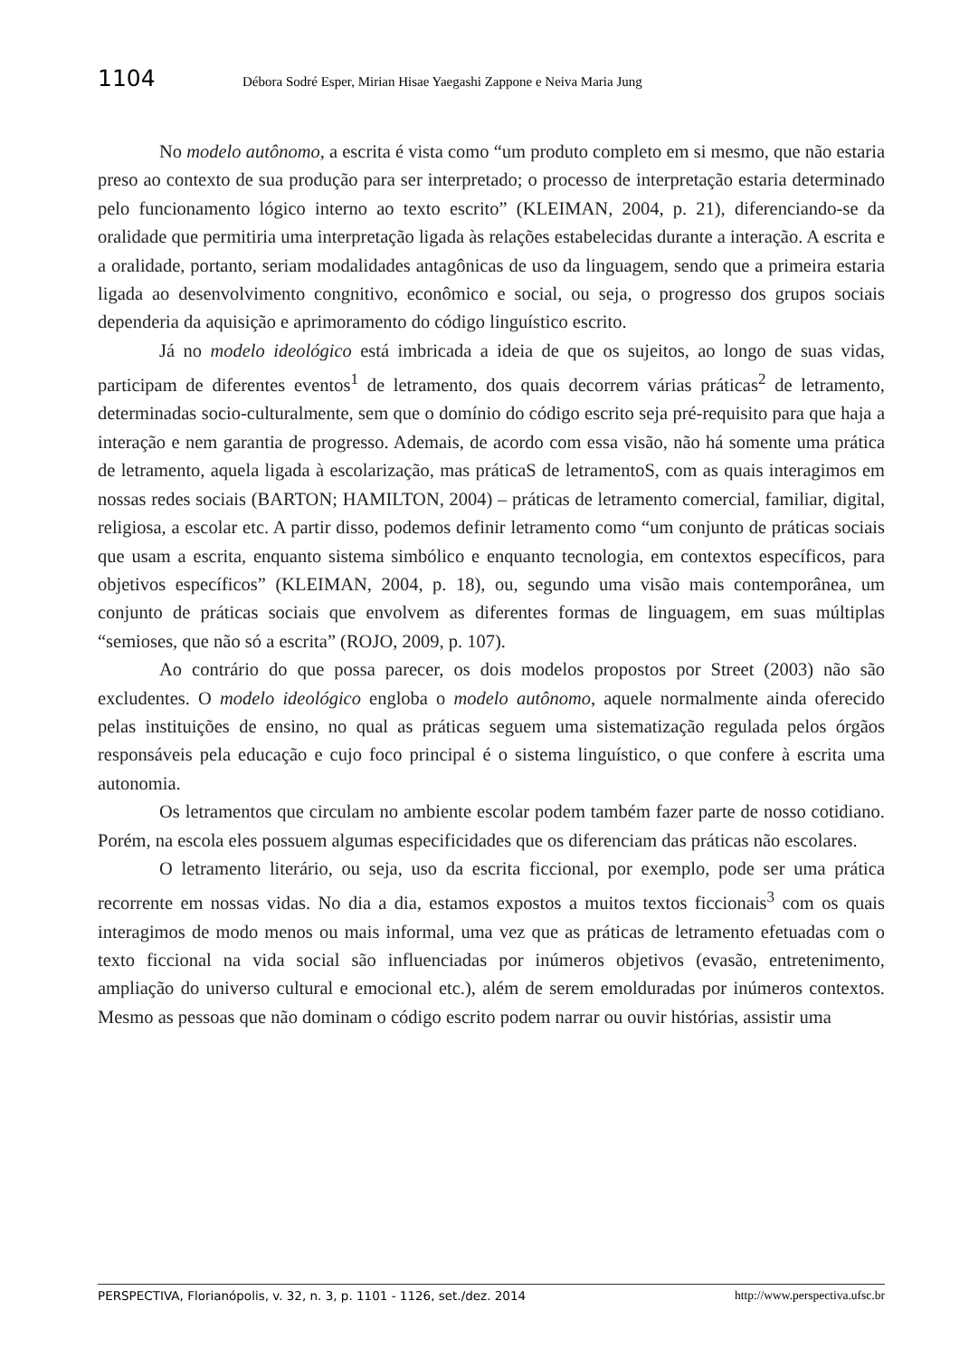1104 Débora Sodré Esper, Mirian Hisae Yaegashi Zappone e Neiva Maria Jung
No modelo autônomo, a escrita é vista como “um produto completo em si mesmo, que não estaria preso ao contexto de sua produção para ser interpretado; o processo de interpretação estaria determinado pelo funcionamento lógico interno ao texto escrito” (KLEIMAN, 2004, p. 21), diferenciando-se da oralidade que permitiria uma interpretação ligada às relações estabelecidas durante a interação. A escrita e a oralidade, portanto, seriam modalidades antagônicas de uso da linguagem, sendo que a primeira estaria ligada ao desenvolvimento congnitivo, econômico e social, ou seja, o progresso dos grupos sociais dependeria da aquisição e aprimoramento do código linguístico escrito.
Já no modelo ideológico está imbricada a ideia de que os sujeitos, ao longo de suas vidas, participam de diferentes eventos<sup>1</sup> de letramento, dos quais decorrem várias práticas<sup>2</sup> de letramento, determinadas socio-culturalmente, sem que o domínio do código escrito seja pré-requisito para que haja a interação e nem garantia de progresso. Ademais, de acordo com essa visão, não há somente uma prática de letramento, aquela ligada à escolarização, mas práticaS de letramentoS, com as quais interagimos em nossas redes sociais (BARTON; HAMILTON, 2004) – práticas de letramento comercial, familiar, digital, religiosa, a escolar etc. A partir disso, podemos definir letramento como “um conjunto de práticas sociais que usam a escrita, enquanto sistema simbólico e enquanto tecnologia, em contextos específicos, para objetivos específicos” (KLEIMAN, 2004, p. 18), ou, segundo uma visão mais contemporânea, um conjunto de práticas sociais que envolvem as diferentes formas de linguagem, em suas múltiplas “semioses, que não só a escrita” (ROJO, 2009, p. 107).
Ao contrário do que possa parecer, os dois modelos propostos por Street (2003) não são excludentes. O modelo ideológico engloba o modelo autônomo, aquele normalmente ainda oferecido pelas instituições de ensino, no qual as práticas seguem uma sistematização regulada pelos órgãos responsáveis pela educação e cujo foco principal é o sistema linguístico, o que confere à escrita uma autonomia.
Os letramentos que circulam no ambiente escolar podem também fazer parte de nosso cotidiano. Porém, na escola eles possuem algumas especificidades que os diferenciam das práticas não escolares.
O letramento literário, ou seja, uso da escrita ficcional, por exemplo, pode ser uma prática recorrente em nossas vidas. No dia a dia, estamos expostos a muitos textos ficcionais<sup>3</sup> com os quais interagimos de modo menos ou mais informal, uma vez que as práticas de letramento efetuadas com o texto ficcional na vida social são influenciadas por inúmeros objetivos (evasão, entretenimento, ampliação do universo cultural e emocional etc.), além de serem emolduradas por inúmeros contextos. Mesmo as pessoas que não dominam o código escrito podem narrar ou ouvir histórias, assistir uma
PERSPECTIVA, Florianópolis, v. 32, n. 3, p. 1101 - 1126, set./dez. 2014 http://www.perspectiva.ufsc.br